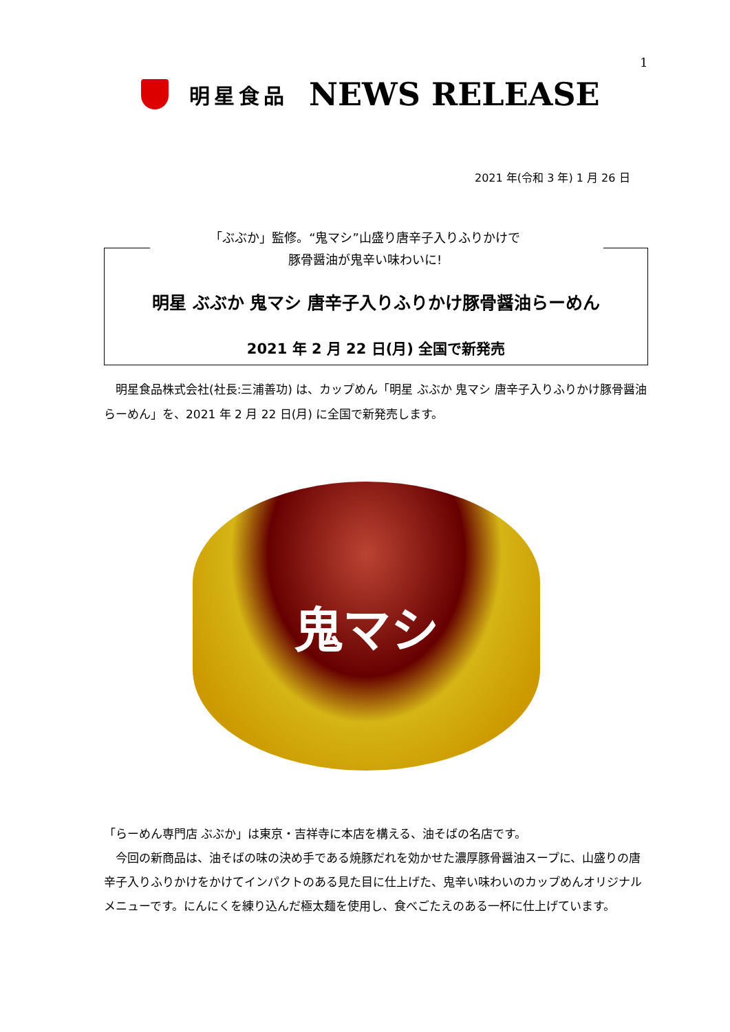1
明星食品 NEWS RELEASE
2021 年(令和 3 年) 1 月 26 日
「ぶぶか」監修。“鬼マシ”山盛り唐辛子入りふりかけで
豚骨醤油が鬼辛い味わいに!
明星 ぶぶか 鬼マシ 唐辛子入りふりかけ豚骨醤油らーめん
2021 年 2 月 22 日(月) 全国で新発売
　明星食品株式会社(社長:三浦善功) は、カップめん「明星 ぶぶか 鬼マシ 唐辛子入りふりかけ豚骨醤油らーめん」を、2021 年 2 月 22 日(月) に全国で新発売します。
鬼マシ
「らーめん専門店 ぶぶか」は東京・吉祥寺に本店を構える、油そばの名店です。
　今回の新商品は、油そばの味の決め手である焼豚だれを効かせた濃厚豚骨醤油スープに、山盛りの唐辛子入りふりかけをかけてインパクトのある見た目に仕上げた、鬼辛い味わいのカップめんオリジナルメニューです。にんにくを練り込んだ極太麺を使用し、食べごたえのある一杯に仕上げています。